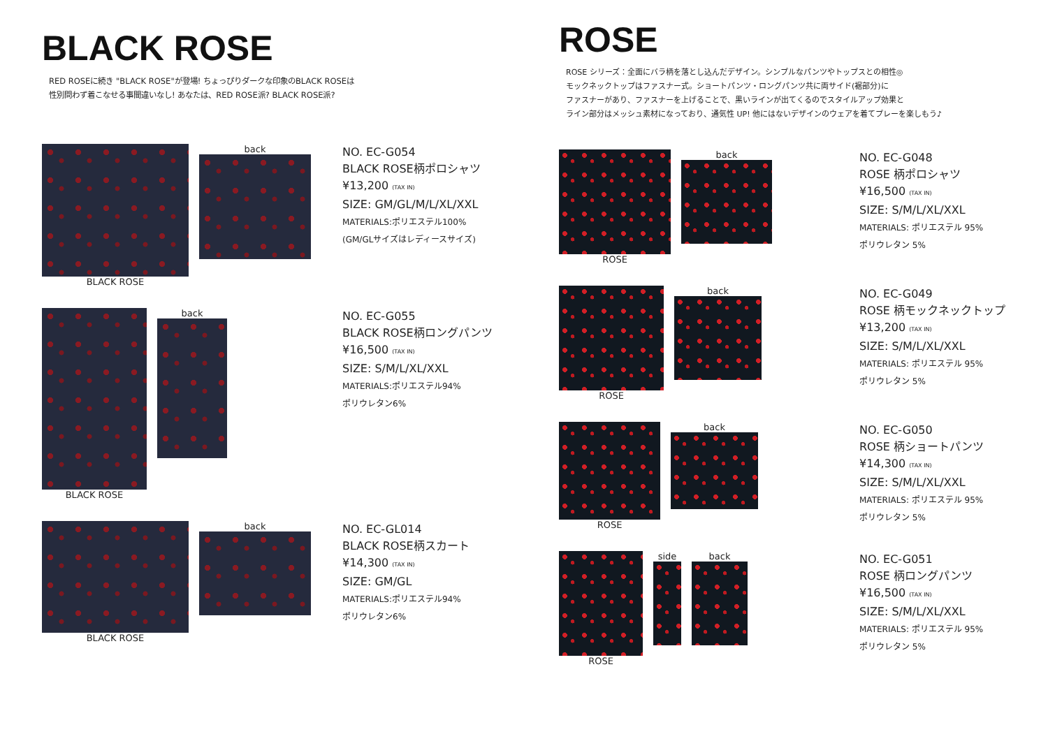BLACK ROSE
RED ROSEに続き "BLACK ROSE"が登場! ちょっぴりダークな印象のBLACK ROSEは
性別問わず着こなせる事間違いなし! あなたは、RED ROSE派? BLACK ROSE派?
BLACK ROSE back
NO. EC-G054
BLACK ROSE柄ポロシャツ
¥13,200 (TAX IN)
SIZE: GM/GL/M/L/XL/XXL
MATERIALS:ポリエステル100%
(GM/GLサイズはレディースサイズ)
BLACK ROSE back
NO. EC-G055
BLACK ROSE柄ロングパンツ
¥16,500 (TAX IN)
SIZE: S/M/L/XL/XXL
MATERIALS:ポリエステル94%
ポリウレタン6%
BLACK ROSE back
NO. EC-GL014
BLACK ROSE柄スカート
¥14,300 (TAX IN)
SIZE: GM/GL
MATERIALS:ポリエステル94%
ポリウレタン6%
ROSE
ROSE シリーズ：全面にバラ柄を落とし込んだデザイン。シンプルなパンツやトップスとの相性◎
モックネックトップはファスナー式。ショートパンツ・ロングパンツ共に両サイド(裾部分)に
ファスナーがあり、ファスナーを上げることで、黒いラインが出てくるのでスタイルアップ効果と
ライン部分はメッシュ素材になっており、通気性 UP! 他にはないデザインのウェアを着てプレーを楽しもう♪
ROSE back
NO. EC-G048
ROSE 柄ポロシャツ
¥16,500 (TAX IN)
SIZE: S/M/L/XL/XXL
MATERIALS: ポリエステル 95%
ポリウレタン 5%
ROSE back
NO. EC-G049
ROSE 柄モックネックトップ
¥13,200 (TAX IN)
SIZE: S/M/L/XL/XXL
MATERIALS: ポリエステル 95%
ポリウレタン 5%
ROSE back
NO. EC-G050
ROSE 柄ショートパンツ
¥14,300 (TAX IN)
SIZE: S/M/L/XL/XXL
MATERIALS: ポリエステル 95%
ポリウレタン 5%
ROSE side back
NO. EC-G051
ROSE 柄ロングパンツ
¥16,500 (TAX IN)
SIZE: S/M/L/XL/XXL
MATERIALS: ポリエステル 95%
ポリウレタン 5%